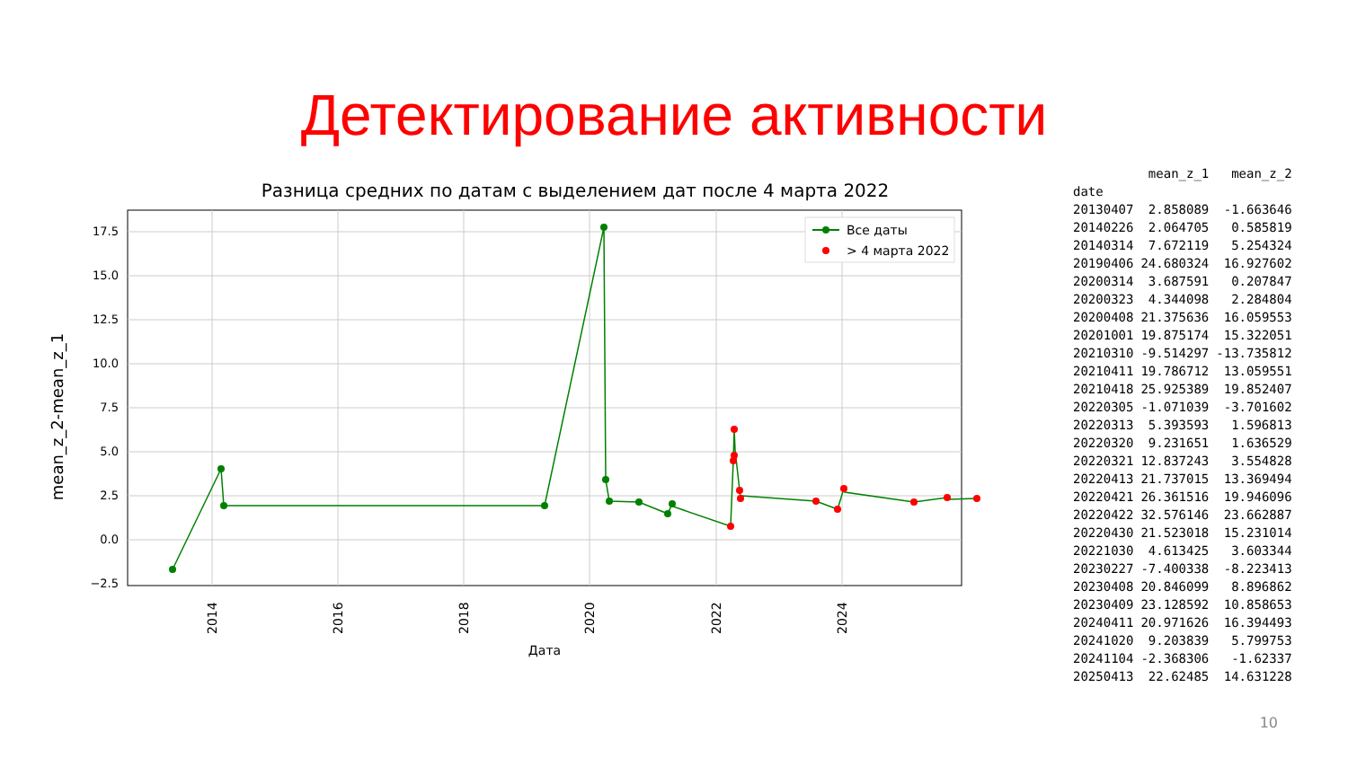Детектирование активности
Разница средних по датам с выделением дат после 4 марта 2022
mean_z_2-mean_z_1
17.5
15.0
12.5
10.0
7.5
5.0
2.5
0.0
−2.5
2014
2016
2018
2020
2022
2024
Дата
Все даты
> 4 марта 2022
| | mean_z_1 | mean_z_2 |
| --- | --- | --- |
| date | | |
| 20130407 | 2.858089 | -1.663646 |
| 20140226 | 2.064705 | 0.585819 |
| 20140314 | 7.672119 | 5.254324 |
| 20190406 | 24.680324 | 16.927602 |
| 20200314 | 3.687591 | 0.207847 |
| 20200323 | 4.344098 | 2.284804 |
| 20200408 | 21.375636 | 16.059553 |
| 20201001 | 19.875174 | 15.322051 |
| 20210310 | -9.514297 | -13.735812 |
| 20210411 | 19.786712 | 13.059551 |
| 20210418 | 25.925389 | 19.852407 |
| 20220305 | -1.071039 | -3.701602 |
| 20220313 | 5.393593 | 1.596813 |
| 20220320 | 9.231651 | 1.636529 |
| 20220321 | 12.837243 | 3.554828 |
| 20220413 | 21.737015 | 13.369494 |
| 20220421 | 26.361516 | 19.946096 |
| 20220422 | 32.576146 | 23.662887 |
| 20220430 | 21.523018 | 15.231014 |
| 20221030 | 4.613425 | 3.603344 |
| 20230227 | -7.400338 | -8.223413 |
| 20230408 | 20.846099 | 8.896862 |
| 20230409 | 23.128592 | 10.858653 |
| 20240411 | 20.971626 | 16.394493 |
| 20241020 | 9.203839 | 5.799753 |
| 20241104 | -2.368306 | -1.62337 |
| 20250413 | 22.62485 | 14.631228 |
10